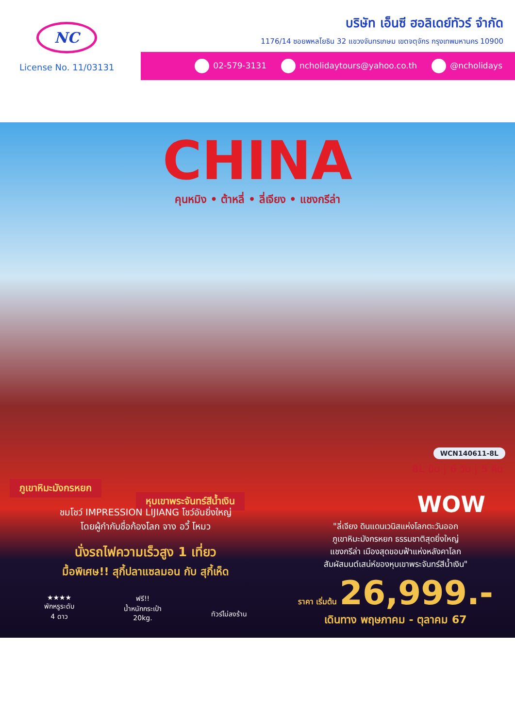NC
บริษัท เอ็นซี ฮอลิเดย์ทัวร์ จำกัด
1176/14 ซอยพหลโยธิน 32 แขวงจันทรเกษม เขตจตุจักร กรุงเทพมหานคร 10900
License No. 11/03131
02-579-3131 ncholidaytours@yahoo.co.th @ncholidays
CHINA
คุนหมิง • ต้าหลี่ • ลี่เจียง • แชงกรีล่า
WCN140611-8L
8L บิน | 6 วัน | 5 คืน
ภูเขาหิมะมังกรหยก
หุบเขาพระจันทร์สีน้ำเงิน
ชมโชว์ IMPRESSION LIJIANG โชว์อันยิ่งใหญ่
โดยผู้กำกับชื่อก้องโลก จาง อวี้ โหมว
นั่งรถไฟความเร็วสูง 1 เที่ยว
มื้อพิเศษ!! สุกี้ปลาแซลมอน กับ สุกี้เห็ด
★★★★
พักหรูระดับ
4 ดาว
ฟรี!!
น้ำหนักกระเป๋า
20kg.
ทัวร์ไม่ลงร้าน
WOW
"ลี่เจียง ดินแดนเวนิสแห่งโลกตะวันออก
ภูเขาหิมะมังกรหยก ธรรมชาติสุดยิ่งใหญ่
แชงกรีล่า เมืองสุดขอบฟ้าแห่งหลังคาโลก
สัมผัสมนต์เสน่ห์ของหุบเขาพระจันทร์สีน้ำเงิน"
ราคา เริ่มต้น 26,999.-
เดินทาง พฤษภาคม - ตุลาคม 67